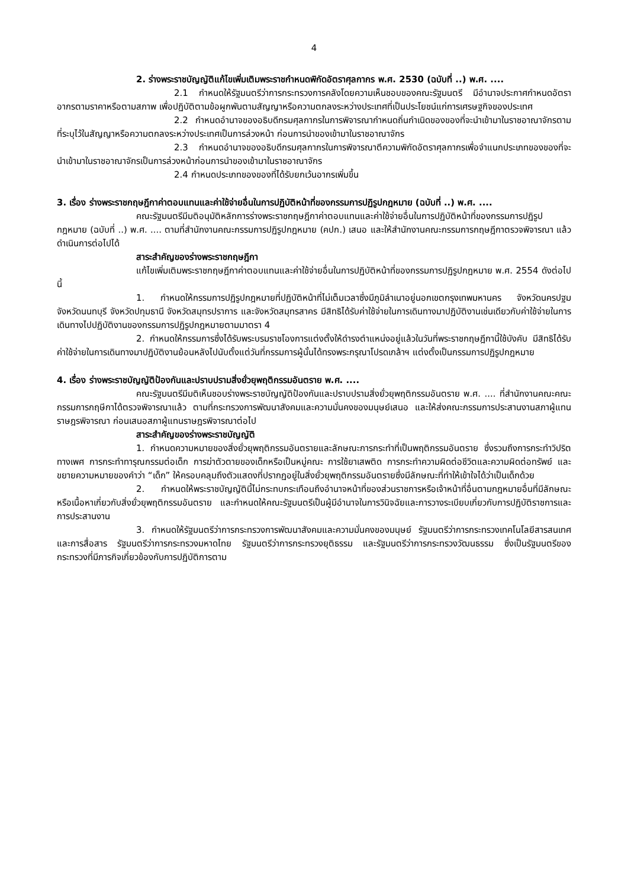4
2. ร่างพระราชบัญญัติแก้ไขเพิ่มเติมพระราชกำหนดพิกัดอัตราศุลกากร พ.ศ. 2530 (ฉบับที่ ..) พ.ศ. ....
2.1 กำหนดให้รัฐมนตรีว่าการกระทรวงการคลังโดยความเห็นชอบของคณะรัฐมนตรี มีอำนาจประกาศกำหนดอัตราอากรตามราคาหรือตามสภาพ เพื่อปฏิบัติตามข้อผูกพันตามสัญญาหรือความตกลงระหว่างประเทศที่เป็นประโยชน์แก่การเศรษฐกิจของประเทศ
2.2 กำหนดอำนาจของอธิบดีกรมศุลกากรในการพิจารณากำหนดถิ่นกำเนิดของของที่จะนำเข้ามาในราชอาณาจักรตามที่ระบุไว้ในสัญญาหรือความตกลงระหว่างประเทศเป็นการล่วงหน้า ก่อนการนำของเข้ามาในราชอาณาจักร
2.3 กำหนดอำนาจของอธิบดีกรมศุลกากรในการพิจารณาตีความพิกัดอัตราศุลกากรเพื่อจำแนกประเภทของของที่จะนำเข้ามาในราชอาณาจักรเป็นการล่วงหน้าก่อนการนำของเข้ามาในราชอาณาจักร
2.4 กำหนดประเภทของของที่ได้รับยกเว้นอากรเพิ่มขึ้น
3. เรื่อง ร่างพระราชกฤษฎีกาค่าตอบแทนและค่าใช้จ่ายอื่นในการปฏิบัติหน้าที่ของกรรมการปฏิรูปกฎหมาย (ฉบับที่ ..) พ.ศ. ....
คณะรัฐมนตรีมีมติอนุมัติหลักการร่างพระราชกฤษฎีกาค่าตอบแทนและค่าใช้จ่ายอื่นในการปฏิบัติหน้าที่ของกรรมการปฏิรูปกฎหมาย (ฉบับที่ ..) พ.ศ. .... ตามที่สำนักงานคณะกรรมการปฏิรูปกฎหมาย (คปก.) เสนอ และให้สำนักงานคณะกรรมการกฤษฎีกาตรวจพิจารณา แล้วดำเนินการต่อไปได้
สาระสำคัญของร่างพระราชกฤษฎีกา
แก้ไขเพิ่มเติมพระราชกฤษฎีกาค่าตอบแทนและค่าใช้จ่ายอื่นในการปฏิบัติหน้าที่ของกรรมการปฏิรูปกฎหมาย พ.ศ. 2554 ดังต่อไปนี้
1. กำหนดให้กรรมการปฏิรูปกฎหมายที่ปฏิบัติหน้าที่ไม่เต็มเวลาซึ่งมีภูมิลำเนาอยู่นอกเขตกรุงเทพมหานคร จังหวัดนครปฐม จังหวัดนนทบุรี จังหวัดปทุมธานี จังหวัดสมุทรปราการ และจังหวัดสมุทรสาคร มีสิทธิได้รับค่าใช้จ่ายในการเดินทางมาปฏิบัติงานเช่นเดียวกับค่าใช้จ่ายในการเดินทางไปปฏิบัติงานของกรรมการปฏิรูปกฎหมายตามมาตรา 4
2. กำหนดให้กรรมการซึ่งได้รับพระบรมราชโองการแต่งตั้งให้ดำรงตำแหน่งอยู่แล้วในวันที่พระราชกฤษฎีกานี้ใช้บังคับ มีสิทธิได้รับค่าใช้จ่ายในการเดินทางมาปฏิบัติงานย้อนหลังไปนับตั้งแต่วันที่กรรมการผู้นั้นได้ทรงพระกรุณาโปรดเกล้าฯ แต่งตั้งเป็นกรรมการปฏิรูปกฎหมาย
4. เรื่อง ร่างพระราชบัญญัติป้องกันและปราบปรามสิ่งยั่วยุพฤติกรรมอันตราย พ.ศ. ....
คณะรัฐมนตรีมีมติเห็นชอบร่างพระราชบัญญัติป้องกันและปราบปรามสิ่งยั่วยุพฤติกรรมอันตราย พ.ศ. .... ที่สำนักงานคณะคณะกรรมการกฤษีกาได้ตรวจพิจารณาแล้ว ตามที่กระทรวงการพัฒนาสังคมและความมั่นคงของมนุษย์เสนอ และให้ส่งคณะกรรมการประสานงานสภาผู้แทนราษฎรพิจารณา ก่อนเสนอสภาผู้แทนราษฎรพิจารณาต่อไป
สาระสำคัญของร่างพระราชบัญญัติ
1. กำหนดความหมายของสิ่งยั่วยุพฤติกรรมอันตรายและลักษณะการกระทำที่เป็นพฤติกรรมอันตราย ซึ่งรวมถึงการกระทำวิปริตทางเพศ การกระทำทารุณกรรมต่อเด็ก การฆ่าตัวตายของเด็กหรือเป็นหมู่คณะ การใช้ยาเสพติด การกระทำความผิดต่อชีวิตและความผิดต่อทรัพย์ และขยายความหมายของคำว่า “เด็ก” ให้ครอบคลุมถึงตัวแสดงที่ปรากฏอยู่ในสิ่งยั่วยุพฤติกรรมอันตรายซึ่งมีลักษณะที่ทำให้เข้าใจได้ว่าเป็นเด็กด้วย
2. กำหนดให้พระราชบัญญัตินี้ไม่กระทบกระเทือนถึงอำนาจหน้าที่ของส่วนราชการหรือเจ้าหน้าที่อื่นตามกฎหมายอื่นที่มีลักษณะหรือเนื้อหาเกี่ยวกับสิ่งยั่วยุพฤติกรรมอันตราย และกำหนดให้คณะรัฐมนตรีเป็นผู้มีอำนาจในการวินิจฉัยและการวางระเบียบเกี่ยวกับการปฏิบัติราชการและการประสานงาน
3. กำหนดให้รัฐมนตรีว่าการกระทรวงการพัฒนาสังคมและความมั่นคงของมนุษย์ รัฐมนตรีว่าการกระทรวงเทคโนโลยีสารสนเทศและการสื่อสาร รัฐมนตรีว่าการกระทรวงมหาดไทย รัฐมนตรีว่าการกระทรวงยุติธรรม และรัฐมนตรีว่าการกระทรวงวัฒนธรรม ซึ่งเป็นรัฐมนตรีของกระทรวงที่มีภารกิจเกี่ยวข้องกับการปฏิบัติการตาม